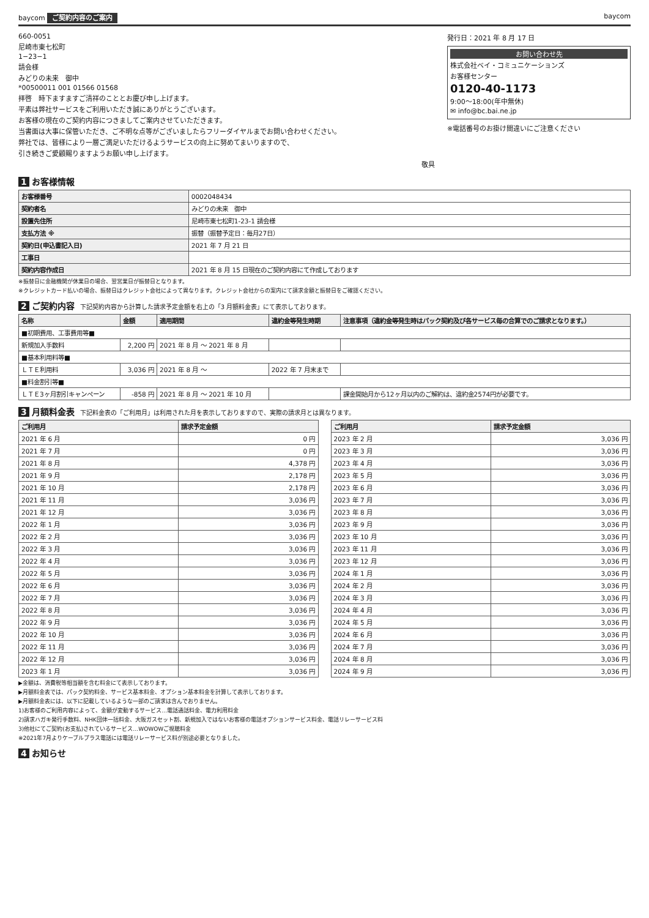baycom ご契約内容のご案内 baycom
660-0051
尼崎市東七松町
1−23−1
請会様
みどりの未来　御中
*00500011 001 01566 01568
拝啓　時下ますますご清祥のこととお慶び申し上げます。
平素は弊社サービスをご利用いただき誠にありがとうございます。
お客様の現在のご契約内容につきましてご案内させていただきます。
当書面は大事に保管いただき、ご不明な点等がございましたらフリーダイヤルまでお問い合わせください。
弊社では、皆様により一層ご満足いただけるようサービスの向上に努めてまいりますので、
引き続きご愛顧賜りますようお願い申し上げます。
敬具
発行日：2021 年 8 月 17 日
お問い合わせ先
株式会社ベイ・コミュニケーションズ
お客様センター
0120-40-1173
9:00〜18:00(年中無休)
✉ info@bc.bai.ne.jp
※電話番号のお掛け間違いにご注意ください
1 お客様情報
| お客様番号 | 0002048434 |
| 契約者名 | みどりの未来 御中 |
| 設置先住所 | 尼崎市東七松町1-23-1 請会様 |
| 支払方法 ※ | 振替（振替予定日：毎月27日） |
| 契約日(申込書記入日) | 2021 年 7 月 21 日 |
| 工事日 | |
| 契約内容作成日 | 2021 年 8 月 15 日現在のご契約内容にて作成しております |
※振替日に金融機関が休業日の場合、翌営業日が振替日となります。
※クレジットカード払いの場合、振替日はクレジット会社によって異なります。クレジット会社からの案内にて請求金額と振替日をご確認ください。
2 ご契約内容 下記契約内容から計算した請求予定金額を右上の「3 月額料金表」にて表示しております。
| 名称 | 金額 | 適用期間 | 違約金等発生時期 | 注意事項（違約金等発生時はパック契約及び各サービス毎の合算でのご請求となります。） |
| --- | --- | --- | --- | --- |
| ■初期費用、工事費用等■ | | | | |
| 新規加入手数料 | 2,200 円 | 2021 年 8 月 〜 2021 年 8 月 | | |
| ■基本利用料等■ | | | | |
| ＬＴＥ利用料 | 3,036 円 | 2021 年 8 月 〜 | 2022 年 7 月末まで | |
| ■料金割引等■ | | | | |
| ＬＴＥ3ヶ月割引キャンペーン | -858 円 | 2021 年 8 月 〜 2021 年 10 月 | | 課金開始月から12ヶ月以内のご解約は、違約金2574円が必要です。 |
3 月額料金表 下記料金表の「ご利用月」は利用された月を表示しておりますので、実際の請求月とは異なります。
| ご利用月 | 請求予定金額 |
| --- | --- |
| 2021 年 6 月 | 0 円 |
| 2021 年 7 月 | 0 円 |
| 2021 年 8 月 | 4,378 円 |
| 2021 年 9 月 | 2,178 円 |
| 2021 年 10 月 | 2,178 円 |
| 2021 年 11 月 | 3,036 円 |
| 2021 年 12 月 | 3,036 円 |
| 2022 年 1 月 | 3,036 円 |
| 2022 年 2 月 | 3,036 円 |
| 2022 年 3 月 | 3,036 円 |
| 2022 年 4 月 | 3,036 円 |
| 2022 年 5 月 | 3,036 円 |
| 2022 年 6 月 | 3,036 円 |
| 2022 年 7 月 | 3,036 円 |
| 2022 年 8 月 | 3,036 円 |
| 2022 年 9 月 | 3,036 円 |
| 2022 年 10 月 | 3,036 円 |
| 2022 年 11 月 | 3,036 円 |
| 2022 年 12 月 | 3,036 円 |
| 2023 年 1 月 | 3,036 円 |
| ご利用月 | 請求予定金額 |
| --- | --- |
| 2023 年 2 月 | 3,036 円 |
| 2023 年 3 月 | 3,036 円 |
| 2023 年 4 月 | 3,036 円 |
| 2023 年 5 月 | 3,036 円 |
| 2023 年 6 月 | 3,036 円 |
| 2023 年 7 月 | 3,036 円 |
| 2023 年 8 月 | 3,036 円 |
| 2023 年 9 月 | 3,036 円 |
| 2023 年 10 月 | 3,036 円 |
| 2023 年 11 月 | 3,036 円 |
| 2023 年 12 月 | 3,036 円 |
| 2024 年 1 月 | 3,036 円 |
| 2024 年 2 月 | 3,036 円 |
| 2024 年 3 月 | 3,036 円 |
| 2024 年 4 月 | 3,036 円 |
| 2024 年 5 月 | 3,036 円 |
| 2024 年 6 月 | 3,036 円 |
| 2024 年 7 月 | 3,036 円 |
| 2024 年 8 月 | 3,036 円 |
| 2024 年 9 月 | 3,036 円 |
▶金額は、消費税等相当額を含む料金にて表示しております。
▶月額料金表では、パック契約料金、サービス基本料金、オプション基本料金を計算して表示しております。
▶月額料金表には、以下に記載しているような一部のご請求は含んでおりません。
1)お客様のご利用内容によって、金額が変動するサービス…電話通話料金、電力利用料金
2)請求ハガキ発行手数料、NHK団体一括料金、大阪ガスセット割、新規加入ではないお客様の電話オプションサービス料金、電話リレーサービス料
3)他社にてご契約(お支払)されているサービス…WOWOWご視聴料金
※2021年7月よりケーブルプラス電話には電話リレーサービス料が別途必要となりました。
4 お知らせ